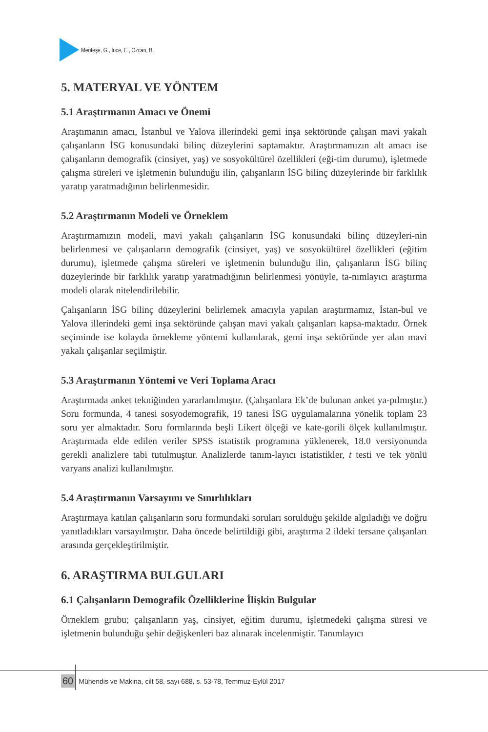Menteşe, G., İnce, E., Özcan, B.
5. MATERYAL VE YÖNTEM
5.1 Araştırmanın Amacı ve Önemi
Araştımanın amacı, İstanbul ve Yalova illerindeki gemi inşa sektöründe çalışan mavi yakalı çalışanların İSG konusundaki bilinç düzeylerini saptamaktır. Araştırmamızın alt amacı ise çalışanların demografik (cinsiyet, yaş) ve sosyokültürel özellikleri (eği-tim durumu), işletmede çalışma süreleri ve işletmenin bulunduğu ilin, çalışanların İSG bilinç düzeylerinde bir farklılık yaratıp yaratmadığının belirlenmesidir.
5.2 Araştırmanın Modeli ve Örneklem
Araştırmamızın modeli, mavi yakalı çalışanların İSG konusundaki bilinç düzeyleri-nin belirlenmesi ve çalışanların demografik (cinsiyet, yaş) ve sosyokültürel özellikleri (eğitim durumu), işletmede çalışma süreleri ve işletmenin bulunduğu ilin, çalışanların İSG bilinç düzeylerinde bir farklılık yaratıp yaratmadığının belirlenmesi yönüyle, ta-nımlayıcı araştırma modeli olarak nitelendirilebilir.
Çalışanların İSG bilinç düzeylerini belirlemek amacıyla yapılan araştırmamız, İstan-bul ve Yalova illerindeki gemi inşa sektöründe çalışan mavi yakalı çalışanları kapsa-maktadır. Örnek seçiminde ise kolayda örnekleme yöntemi kullanılarak, gemi inşa sektöründe yer alan mavi yakalı çalışanlar seçilmiştir.
5.3 Araştırmanın Yöntemi ve Veri Toplama Aracı
Araştırmada anket tekniğinden yararlanılmıştır. (Çalışanlara Ek’de bulunan anket ya-pılmıştır.) Soru formunda, 4 tanesi sosyodemografik, 19 tanesi İSG uygulamalarına yönelik toplam 23 soru yer almaktadır. Soru formlarında beşli Likert ölçeği ve kate-gorili ölçek kullanılmıştır. Araştırmada elde edilen veriler SPSS istatistik programına yüklenerek, 18.0 versiyonunda gerekli analizlere tabi tutulmuştur. Analizlerde tanım-layıcı istatistikler, t testi ve tek yönlü varyans analizi kullanılmıştır.
5.4 Araştırmanın Varsayımı ve Sınırlılıkları
Araştırmaya katılan çalışanların soru formundaki soruları sorulduğu şekilde algıladığı ve doğru yanıtladıkları varsayılmıştır. Daha öncede belirtildiği gibi, araştırma 2 ildeki tersane çalışanları arasında gerçekleştirilmiştir.
6. ARAŞTIRMA BULGULARI
6.1 Çalışanların Demografik Özelliklerine İlişkin Bulgular
Örneklem grubu; çalışanların yaş, cinsiyet, eğitim durumu, işletmedeki çalışma süresi ve işletmenin bulunduğu şehir değişkenleri baz alınarak incelenmiştir. Tanımlayıcı
60 Mühendis ve Makina, cilt 58, sayı 688, s. 53-78, Temmuz-Eylül 2017